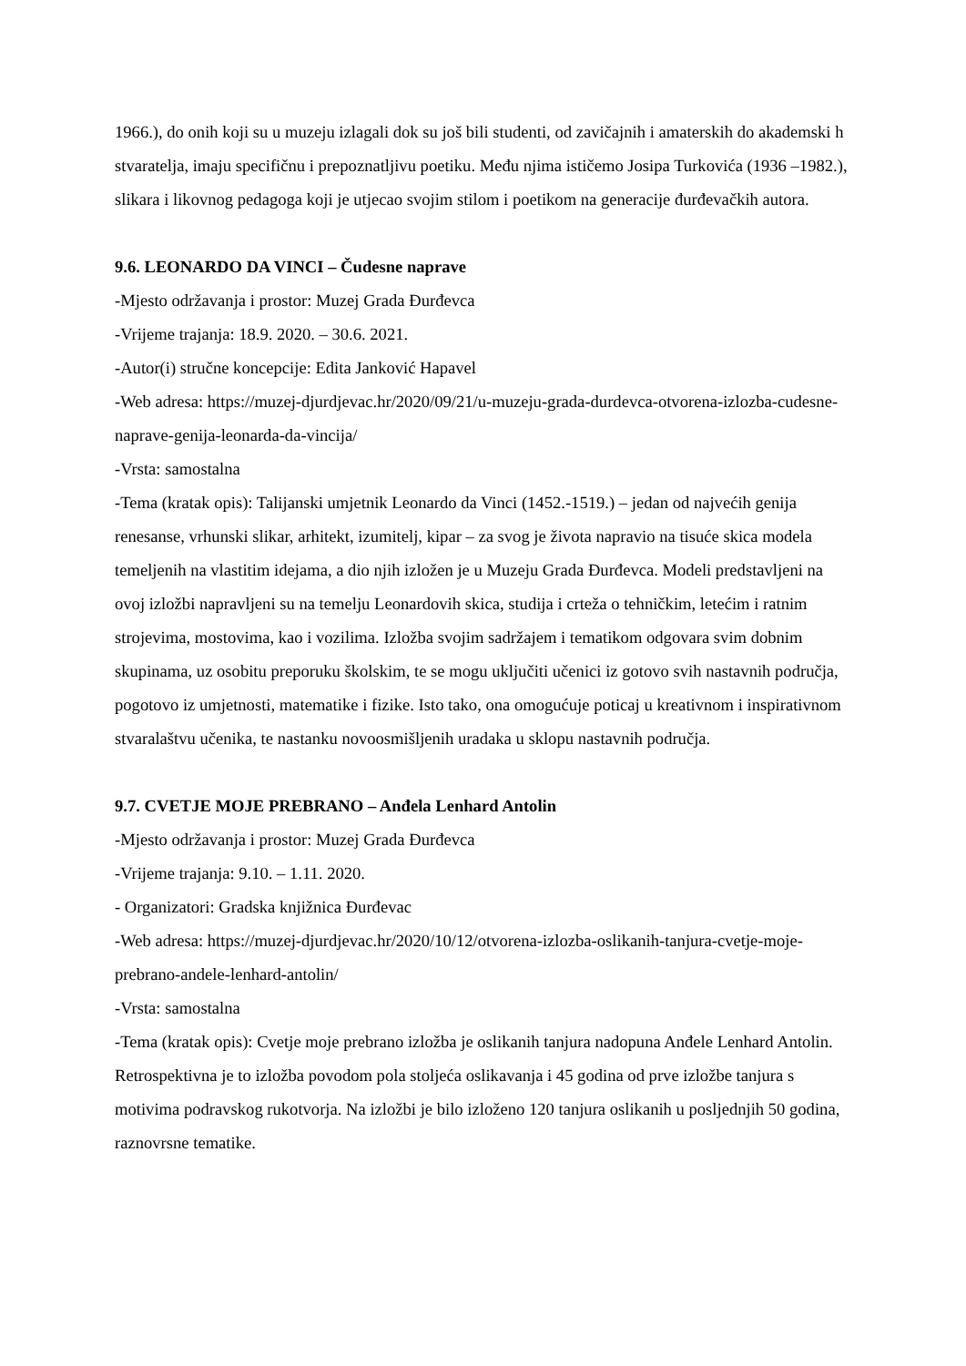1966.), do onih koji su u muzeju izlagali dok su još bili studenti, od zavičajnih i amaterskih do akademski h stvaratelja, imaju specifičnu i prepoznatljivu poetiku. Među njima ističemo Josipa Turkovića (1936 –1982.), slikara i likovnog pedagoga koji je utjecao svojim stilom i poetikom na generacije đurđevačkih autora.
9.6. LEONARDO DA VINCI – Čudesne naprave
-Mjesto održavanja i prostor: Muzej Grada Đurđevca
-Vrijeme trajanja: 18.9. 2020. – 30.6. 2021.
-Autor(i) stručne koncepcije: Edita Janković Hapavel
-Web adresa: https://muzej-djurdjevac.hr/2020/09/21/u-muzeju-grada-durdevca-otvorena-izlozba-cudesne-naprave-genija-leonarda-da-vincija/
-Vrsta: samostalna
-Tema (kratak opis): Talijanski umjetnik Leonardo da Vinci (1452.-1519.) – jedan od najvećih genija renesanse, vrhunski slikar, arhitekt, izumitelj, kipar – za svog je života napravio na tisuće skica modela temeljenih na vlastitim idejama, a dio njih izložen je u Muzeju Grada Đurđevca. Modeli predstavljeni na ovoj izložbi napravljeni su na temelju Leonardovih skica, studija i crteža o tehničkim, letećim i ratnim strojevima, mostovima, kao i vozilima. Izložba svojim sadržajem i tematikom odgovara svim dobnim skupinama, uz osobitu preporuku školskim, te se mogu uključiti učenici iz gotovo svih nastavnih područja, pogotovo iz umjetnosti, matematike i fizike. Isto tako, ona omogućuje poticaj u kreativnom i inspirativnom stvaralaštvu učenika, te nastanku novoosmišljenih uradaka u sklopu nastavnih područja.
9.7. CVETJE MOJE PREBRANO – Anđela Lenhard Antolin
-Mjesto održavanja i prostor: Muzej Grada Đurđevca
-Vrijeme trajanja: 9.10. – 1.11. 2020.
- Organizatori: Gradska knjižnica Đurđevac
-Web adresa: https://muzej-djurdjevac.hr/2020/10/12/otvorena-izlozba-oslikanih-tanjura-cvetje-moje-prebrano-andele-lenhard-antolin/
-Vrsta: samostalna
-Tema (kratak opis): Cvetje moje prebrano izložba je oslikanih tanjura nadopuna Anđele Lenhard Antolin. Retrospektivna je to izložba povodom pola stoljeća oslikavanja i 45 godina od prve izložbe tanjura s motivima podravskog rukotvorja. Na izložbi je bilo izloženo 120 tanjura oslikanih u posljednjih 50 godina, raznovrsne tematike.